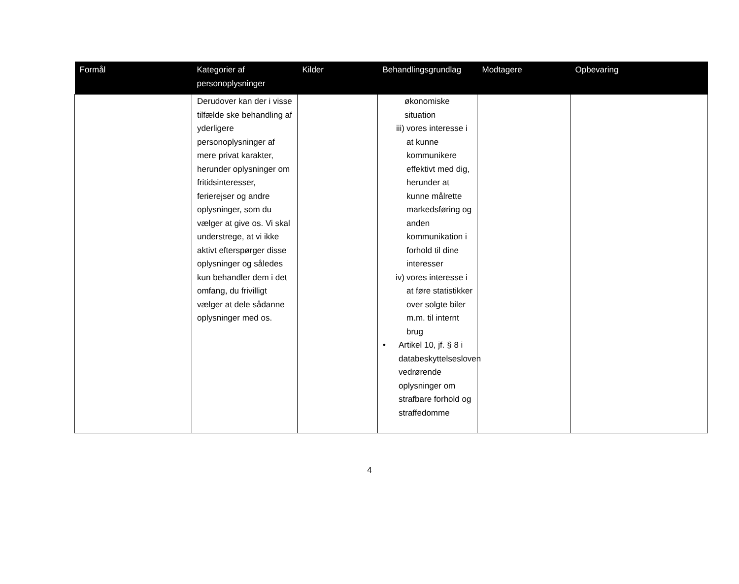| Formål | Kategorier af personoplysninger | Kilder | Behandlingsgrundlag | Modtagere | Opbevaring |
| --- | --- | --- | --- | --- | --- |
| | Derudover kan der i visse tilfælde ske behandling af yderligere personoplysninger af mere privat karakter, herunder oplysninger om fritidsinteresser, ferierejser og andre oplysninger, som du vælger at give os. Vi skal understrege, at vi ikke aktivt efterspørger disse oplysninger og således kun behandler dem i det omfang, du frivilligt vælger at dele sådanne oplysninger med os. | | økonomiske situation iii) vores interesse i at kunne kommunikere effektivt med dig, herunder at kunne målrette markedsføring og anden kommunikation i forhold til dine interesser iv) vores interesse i at føre statistikker over solgte biler m.m. til internt brug • Artikel 10, jf. § 8 i databeskyttelsesloven vedrørende oplysninger om strafbare forhold og straffedomme | | |
4